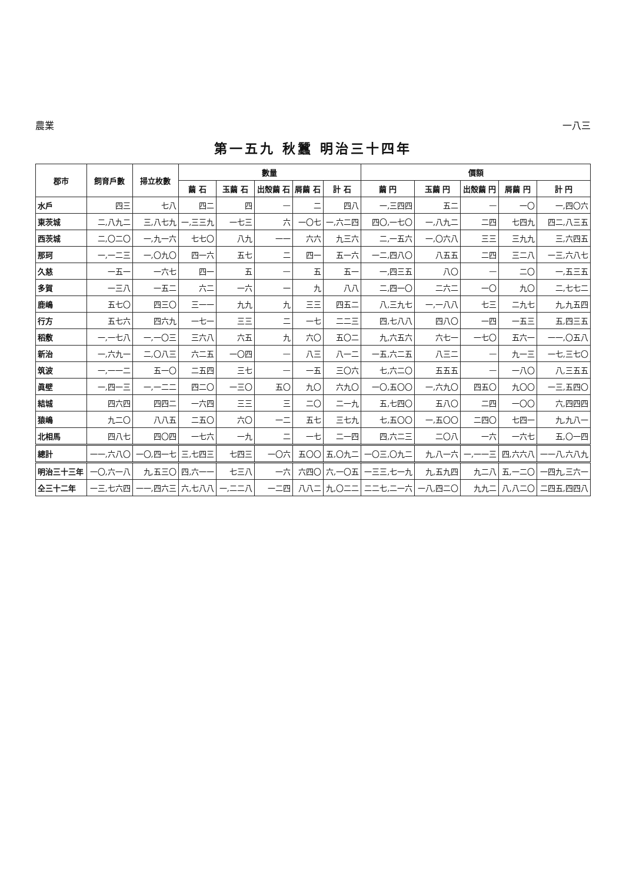農業 一八三
第一五九 秋蠶 明治三十四年
| 郡市 | 飼育戶數 | 掃立枚數 | 數量 | | | | | 價額 | | | | |
| --- | --- | --- | --- | --- | --- | --- | --- | --- | --- | --- | --- | --- |
| | | | 繭 石 | 玉繭 石 | 出殼繭 石 | 屑繭 石 | 計 石 | 繭 円 | 玉繭 円 | 出殼繭 円 | 屑繭 円 | 計 円 |
| 水戶 | 四三 | 七八 | 四二 | 四 | — | 二 | 四八 | 一,三四四 | 五二 | — | 一〇 | 一,四〇六 |
| 東茨城 | 二,八九二 | 三,八七九 | 一,三三九 | 一七三 | 六 | 一〇七 | 一,六二四 | 四〇,一七〇 | 一,八九二 | 二四 | 七四九 | 四二,八三五 |
| 西茨城 | 二,〇二〇 | 一,九一六 | 七七〇 | 八九 | 一一 | 六六 | 九三六 | 二,一五六 | 一,〇六八 | 三三 | 三九九 | 三,六四五 |
| 那珂 | 一,一二三 | 一,〇九〇 | 四一六 | 五七 | 二 | 四一 | 五一六 | 一二,四八〇 | 八五五 | 二四 | 三二八 | 一三,六八七 |
| 久慈 | 一五一 | 一六七 | 四一 | 五 | — | 五 | 五一 | 一,四三五 | 八〇 | — | 二〇 | 一,五三五 |
| 多賀 | 一三八 | 一五二 | 六二 | 一六 | 一 | 九 | 八八 | 二,四一〇 | 二六二 | 一〇 | 九〇 | 二,七七二 |
| 鹿嶋 | 五七〇 | 四三〇 | 三一一 | 九九 | 九 | 三三 | 四五二 | 八,三九七 | 一,一八八 | 七三 | 二九七 | 九,九五四 |
| 行方 | 五七六 | 四六九 | 一七一 | 三三 | 二 | 一七 | 二二三 | 四,七八八 | 四八〇 | 一四 | 一五三 | 五,四三五 |
| 稻敷 | 一,一七八 | 一,一〇三 | 三六八 | 六五 | 九 | 六〇 | 五〇二 | 九,六五六 | 六七一 | 一七〇 | 五六一 | 一一,〇五八 |
| 新治 | 一,六九一 | 二,〇八三 | 六二五 | 一〇四 | — | 八三 | 八一二 | 一五,六二五 | 八三二 | — | 九一三 | 一七,三七〇 |
| 筑波 | 一,一一二 | 五一〇 | 二五四 | 三七 | — | 一五 | 三〇六 | 七,六二〇 | 五五五 | — | 一八〇 | 八,三五五 |
| 眞壁 | 一,四一三 | 一,一二二 | 四二〇 | 一三〇 | 五〇 | 九〇 | 六九〇 | 一〇,五〇〇 | 一,六九〇 | 四五〇 | 九〇〇 | 一三,五四〇 |
| 結城 | 四六四 | 四四二 | 一六四 | 三三 | 三 | 二〇 | 二一九 | 五,七四〇 | 五八〇 | 二四 | 一〇〇 | 六,四四四 |
| 猿嶋 | 九二〇 | 八八五 | 二五〇 | 六〇 | 一二 | 五七 | 三七九 | 七,五〇〇 | 一,五〇〇 | 二四〇 | 七四一 | 九,九八一 |
| 北相馬 | 四八七 | 四〇四 | 一七六 | 一九 | 二 | 一七 | 二一四 | 四,六二三 | 二〇八 | 一六 | 一六七 | 五,〇一四 |
| 總計 | 一一,六八〇 | 一〇,四一七 | 三,七四三 | 七四三 | 一〇六 | 五〇〇 | 五,〇九二 | 一〇三,〇九二 | 九,八一六 | 一,一一三 | 四,六六八 | 一一八,六八九 |
| 明治三十三年 | 一〇,六一八 | 九,五三〇 | 四,六一一 | 七三八 | 一六 | 六四〇 | 六,一〇五 | 一三三,七一九 | 九,五九四 | 九二八 | 五,一二〇 | 一四九,三六一 |
| 仝三十二年 | 一三,七六四 | 一一,四六三 | 六,七八八 | 一,二二八 | 一二四 | 八八二 | 九,〇二二 | 二二七,二一六 | 一八,四二〇 | 九九二 | 八,八二〇 | 二四五,四四八 |